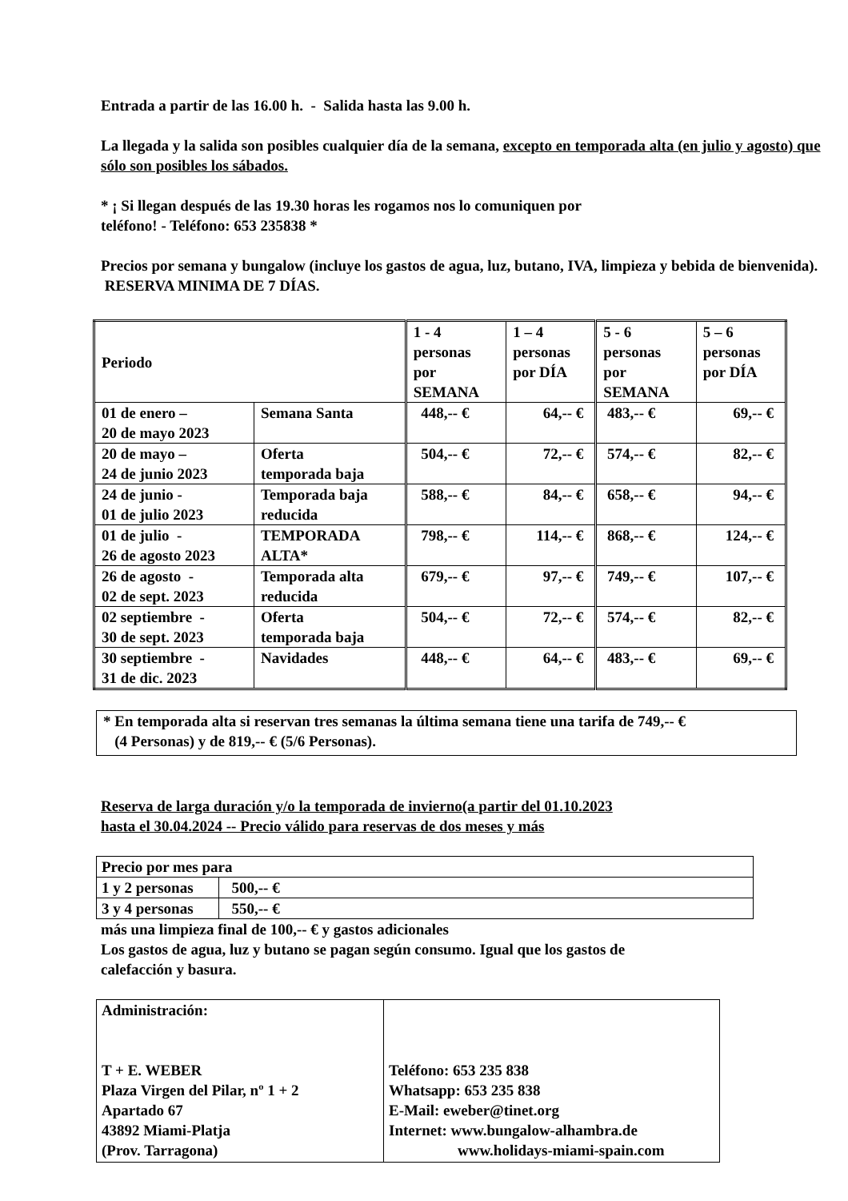Entrada a partir de las 16.00 h. - Salida hasta las 9.00 h.
La llegada y la salida son posibles cualquier día de la semana, excepto en temporada alta (en julio y agosto) que sólo son posibles los sábados.
* ¡ Si llegan después de las 19.30 horas les rogamos nos lo comuniquen por
teléfono! - Teléfono: 653 235838 *
Precios por semana y bungalow (incluye los gastos de agua, luz, butano, IVA, limpieza y bebida de bienvenida). RESERVA MINIMA DE 7 DÍAS.
| Periodo | | 1 - 4 personas por SEMANA | 1 – 4 personas por DÍA | 5 - 6 personas por SEMANA | 5 – 6 personas por DÍA |
| 01 de enero – 20 de mayo 2023 | Semana Santa | 448,-- € | 64,-- € | 483,-- € | 69,-- € |
| 20 de mayo – 24 de junio 2023 | Oferta temporada baja | 504,-- € | 72,-- € | 574,-- € | 82,-- € |
| 24 de junio - 01 de julio 2023 | Temporada baja reducida | 588,-- € | 84,-- € | 658,-- € | 94,-- € |
| 01 de julio - 26 de agosto 2023 | TEMPORADA ALTA* | 798,-- € | 114,-- € | 868,-- € | 124,-- € |
| 26 de agosto - 02 de sept. 2023 | Temporada alta reducida | 679,-- € | 97,-- € | 749,-- € | 107,-- € |
| 02 septiembre - 30 de sept. 2023 | Oferta temporada baja | 504,-- € | 72,-- € | 574,-- € | 82,-- € |
| 30 septiembre - 31 de dic. 2023 | Navidades | 448,-- € | 64,-- € | 483,-- € | 69,-- € |
* En temporada alta si reservan tres semanas la última semana tiene una tarifa de 749,-- €
(4 Personas) y de 819,-- € (5/6 Personas).
Reserva de larga duración y/o la temporada de invierno(a partir del 01.10.2023
hasta el 30.04.2024 -- Precio válido para reservas de dos meses y más
| Precio por mes para | |
| 1 y 2 personas | 500,-- € |
| 3 y 4 personas | 550,-- € |
más una limpieza final de 100,-- € y gastos adicionales
Los gastos de agua, luz y butano se pagan según consumo. Igual que los gastos de
calefacción y basura.
| Administración: T + E. WEBER Plaza Virgen del Pilar, nº 1 + 2 Apartado 67 43892 Miami-Platja (Prov. Tarragona) | Teléfono: 653 235 838 Whatsapp: 653 235 838 E-Mail: eweber@tinet.org Internet: www.bungalow-alhambra.de www.holidays-miami-spain.com |